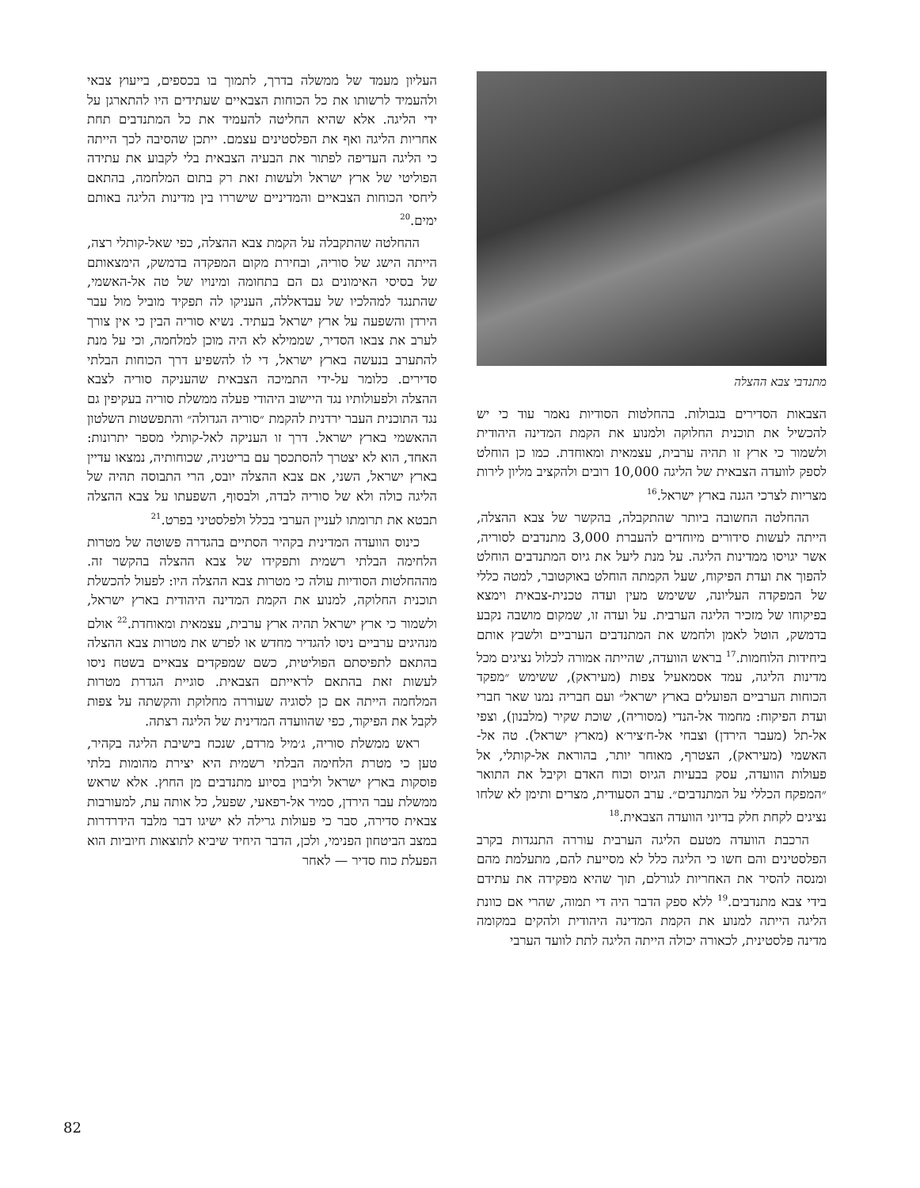מתנדבי צבא ההצלה
הצבאות הסדירים בגבולות. בהחלטות הסודיות נאמר עוד כי יש להכשיל את תוכנית החלוקה ולמנוע את הקמת המדינה היהודית ולשמור כי ארץ זו תהיה ערבית, עצמאית ומאוחדת. כמו כן הוחלט לספק לוועדה הצבאית של הליגה 10,000 רובים ולהקציב מליון לירות מצריות לצרכי הגנה בארץ ישראל.<sup>16</sup>
ההחלטה החשובה ביותר שהתקבלה, בהקשר של צבא ההצלה, הייתה לעשות סידורים מיוחדים להעברת 3,000 מתנדבים לסוריה, אשר יגויסו ממדינות הליגה. על מנת ליעל את גיוס המתנדבים הוחלט להפוך את ועדת הפיקוח, שעל הקמתה הוחלט באוקטובר, למטה כללי של המפקדה העליונה, ששימש מעין ועדה טכנית-צבאית וימצא בפיקוחו של מזכיר הליגה הערבית. על ועדה זו, שמקום מושבה נקבע בדמשק, הוטל לאמן ולחמש את המתנדבים הערביים ולשבץ אותם ביחידות הלוחמות.<sup>17</sup> בראש הוועדה, שהייתה אמורה לכלול נציגים מכל מדינות הליגה, עמד אסמאעיל צפות (מעיראק), ששימש ״מפקד הכוחות הערביים הפועלים בארץ ישראל״ ועם חבריה נמנו שאר חברי ועדת הפיקוח: מחמוד אל-הנדי (מסוריה), שוכת שקיר (מלבנון), וצפי אל-תל (מעבר הירדן) וצבחי אל-ח׳ציר׳א (מארץ ישראל). טה אל-האשמי (מעיראק), הצטרף, מאוחר יותר, בהוראת אל-קותלי, אל פעולות הוועדה, עסק בבעיות הגיוס וכוח האדם וקיבל את התואר ״המפקח הכללי על המתנדבים״. ערב הסעודית, מצרים ותימן לא שלחו נציגים לקחת חלק בדיוני הוועדה הצבאית.<sup>18</sup>
הרכבת הוועדה מטעם הליגה הערבית עוררה התנגדות בקרב הפלסטינים והם חשו כי הליגה כלל לא מסייעת להם, מתעלמת מהם ומנסה להסיר את האחריות לגורלם, תוך שהיא מפקידה את עתידם בידי צבא מתנדבים.<sup>19</sup> ללא ספק הדבר היה די תמוה, שהרי אם כוונת הליגה הייתה למנוע את הקמת המדינה היהודית ולהקים במקומה מדינה פלסטינית, לכאורה יכולה הייתה הליגה לתת לוועד הערבי
העליון מעמד של ממשלה בדרך, לתמוך בו בכספים, בייעוץ צבאי ולהעמיד לרשותו את כל הכוחות הצבאיים שעתידים היו להתארגן על ידי הליגה. אלא שהיא החליטה להעמיד את כל המתנדבים תחת אחריות הליגה ואף את הפלסטינים עצמם. ייתכן שהסיבה לכך הייתה כי הליגה העדיפה לפתור את הבעיה הצבאית בלי לקבוע את עתידה הפוליטי של ארץ ישראל ולעשות זאת רק בתום המלחמה, בהתאם ליחסי הכוחות הצבאיים והמדיניים שישררו בין מדינות הליגה באותם ימים.<sup>20</sup>
ההחלטה שהתקבלה על הקמת צבא ההצלה, כפי שאל-קותלי רצה, הייתה הישג של סוריה, ובחירת מקום המפקדה בדמשק, הימצאותם של בסיסי האימונים גם הם בתחומה ומינויו של טה אל-האשמי, שהתנגד למהלכיו של עבדאללה, העניקו לה תפקיד מוביל מול עבר הירדן והשפעה על ארץ ישראל בעתיד. נשיא סוריה הבין כי אין צורך לערב את צבאו הסדיר, שממילא לא היה מוכן למלחמה, וכי על מנת להתערב בנעשה בארץ ישראל, די לו להשפיע דרך הכוחות הבלתי סדירים. כלומר על-ידי התמיכה הצבאית שהעניקה סוריה לצבא ההצלה ולפעולותיו נגד היישוב היהודי פעלה ממשלת סוריה בעקיפין גם נגד התוכנית העבר ירדנית להקמת ״סוריה הגדולה״ והתפשטות השלטון ההאשמי בארץ ישראל. דרך זו העניקה לאל-קותלי מספר יתרונות: האחד, הוא לא יצטרך להסתכסך עם בריטניה, שכוחותיה, נמצאו עדיין בארץ ישראל, השני, אם צבא ההצלה יובס, הרי התבוסה תהיה של הליגה כולה ולא של סוריה לבדה, ולבסוף, השפעתו על צבא ההצלה תבטא את תרומתו לעניין הערבי בכלל ולפלסטיני בפרט.<sup>21</sup>
כינוס הוועדה המדינית בקהיר הסתיים בהגדרה פשוטה של מטרות הלחימה הבלתי רשמית ותפקידו של צבא ההצלה בהקשר זה. מההחלטות הסודיות עולה כי מטרות צבא ההצלה היו: לפעול להכשלת תוכנית החלוקה, למנוע את הקמת המדינה היהודית בארץ ישראל, ולשמור כי ארץ ישראל תהיה ארץ ערבית, עצמאית ומאוחדת.<sup>22</sup> אולם מנהיגים ערביים ניסו להגדיר מחדש או לפרש את מטרות צבא ההצלה בהתאם לתפיסתם הפוליטית, כשם שמפקדים צבאיים בשטח ניסו לעשות זאת בהתאם לראייתם הצבאית. סוגיית הגדרת מטרות המלחמה הייתה אם כן לסוגיה שעוררה מחלוקת והקשתה על צפות לקבל את הפיקוד, כפי שהוועדה המדינית של הליגה רצתה.
ראש ממשלת סוריה, ג׳מיל מרדם, שנכח בישיבת הליגה בקהיר, טען כי מטרת הלחימה הבלתי רשמית היא יצירת מהומות בלתי פוסקות בארץ ישראל וליבוין בסיוע מתנדבים מן החוץ. אלא שראש ממשלת עבר הירדן, סמיר אל-רפאעי, שפעל, כל אותה עת, למעורבות צבאית סדירה, סבר כי פעולות גרילה לא ישיגו דבר מלבד הידרדרות במצב הביטחון הפנימי, ולכן, הדבר היחיד שיביא לתוצאות חיוביות הוא הפעלת כוח סדיר — לאחר
82